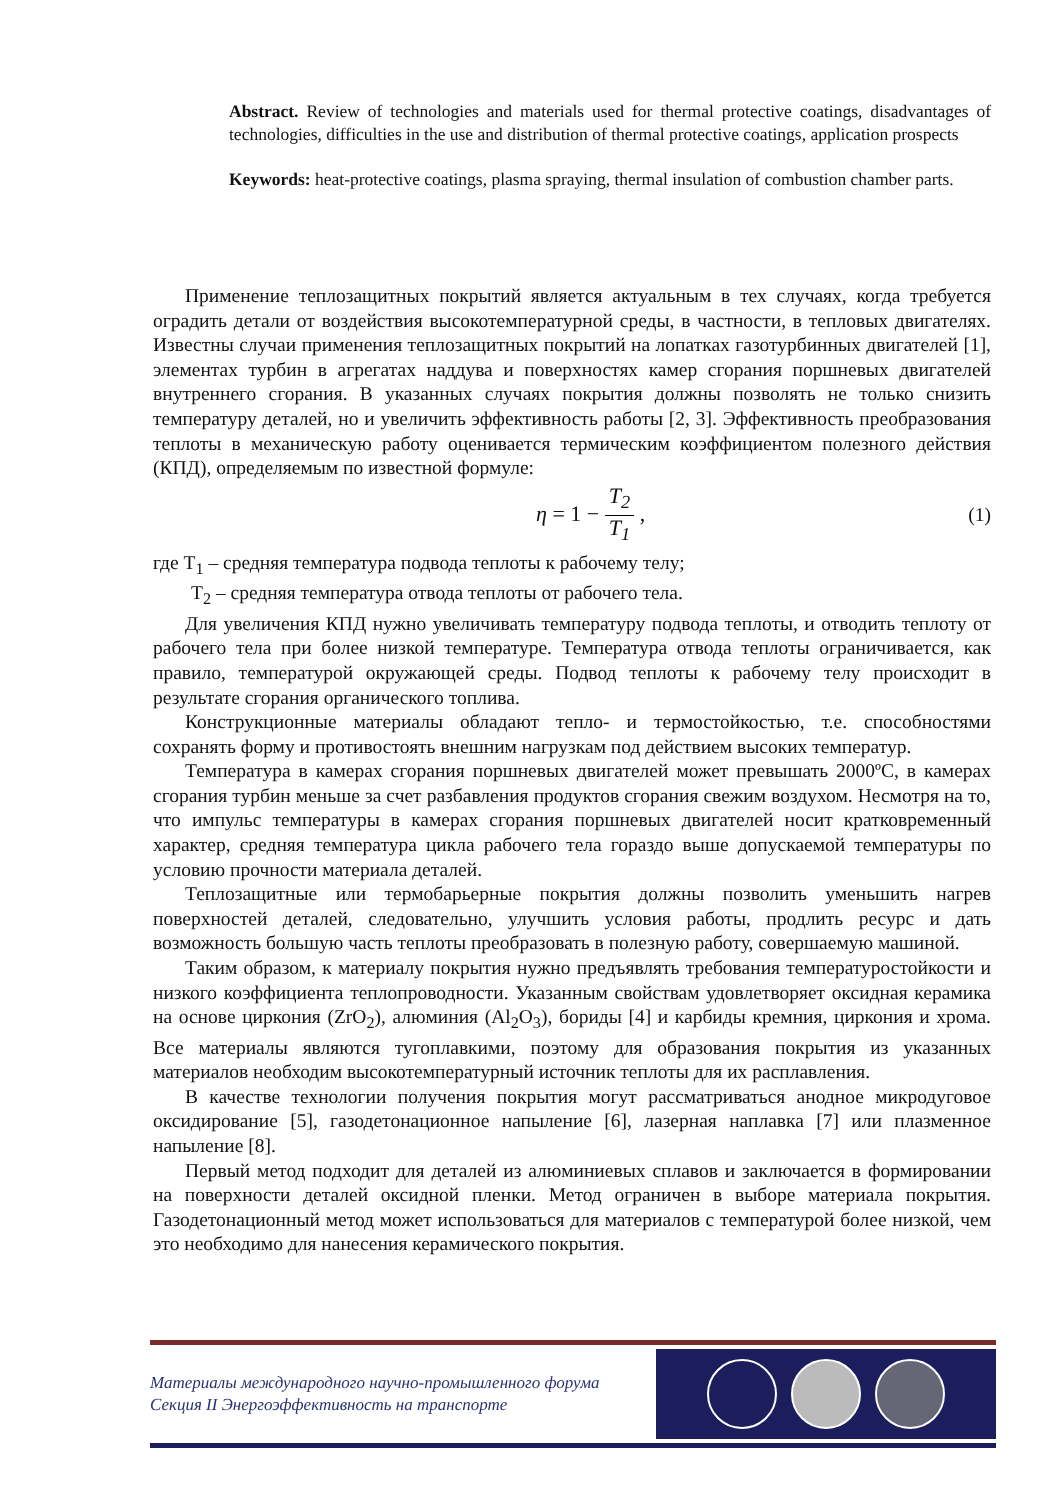Abstract. Review of technologies and materials used for thermal protective coatings, disadvantages of technologies, difficulties in the use and distribution of thermal protective coatings, application prospects
Keywords: heat-protective coatings, plasma spraying, thermal insulation of combustion chamber parts.
Применение теплозащитных покрытий является актуальным в тех случаях, когда требуется оградить детали от воздействия высокотемпературной среды, в частности, в тепловых двигателях. Известны случаи применения теплозащитных покрытий на лопатках газотурбинных двигателей [1], элементах турбин в агрегатах наддува и поверхностях камер сгорания поршневых двигателей внутреннего сгорания. В указанных случаях покрытия должны позволять не только снизить температуру деталей, но и увеличить эффективность работы [2, 3]. Эффективность преобразования теплоты в механическую работу оценивается термическим коэффициентом полезного действия (КПД), определяемым по известной формуле:
η = 1 − T<sub>2</sub> T<sub>1</sub> , (1)
где T<sub>1</sub> – средняя температура подвода теплоты к рабочему телу;
T<sub>2</sub> – средняя температура отвода теплоты от рабочего тела.
Для увеличения КПД нужно увеличивать температуру подвода теплоты, и отводить теплоту от рабочего тела при более низкой температуре. Температура отвода теплоты ограничивается, как правило, температурой окружающей среды. Подвод теплоты к рабочему телу происходит в результате сгорания органического топлива.
Конструкционные материалы обладают тепло- и термостойкостью, т.е. способностями сохранять форму и противостоять внешним нагрузкам под действием высоких температур.
Температура в камерах сгорания поршневых двигателей может превышать 2000ºС, в камерах сгорания турбин меньше за счет разбавления продуктов сгорания свежим воздухом. Несмотря на то, что импульс температуры в камерах сгорания поршневых двигателей носит кратковременный характер, средняя температура цикла рабочего тела гораздо выше допускаемой температуры по условию прочности материала деталей.
Теплозащитные или термобарьерные покрытия должны позволить уменьшить нагрев поверхностей деталей, следовательно, улучшить условия работы, продлить ресурс и дать возможность большую часть теплоты преобразовать в полезную работу, совершаемую машиной.
Таким образом, к материалу покрытия нужно предъявлять требования температуростойкости и низкого коэффициента теплопроводности. Указанным свойствам удовлетворяет оксидная керамика на основе циркония (ZrO<sub>2</sub>), алюминия (Al<sub>2</sub>O<sub>3</sub>), бориды [4] и карбиды кремния, циркония и хрома. Все материалы являются тугоплавкими, поэтому для образования покрытия из указанных материалов необходим высокотемпературный источник теплоты для их расплавления.
В качестве технологии получения покрытия могут рассматриваться анодное микродуговое оксидирование [5], газодетонационное напыление [6], лазерная наплавка [7] или плазменное напыление [8].
Первый метод подходит для деталей из алюминиевых сплавов и заключается в формировании на поверхности деталей оксидной пленки. Метод ограничен в выборе материала покрытия. Газодетонационный метод может использоваться для материалов с температурой более низкой, чем это необходимо для нанесения керамического покрытия.
Материалы международного научно-промышленного форума
Секция II Энергоэффективность на транспорте